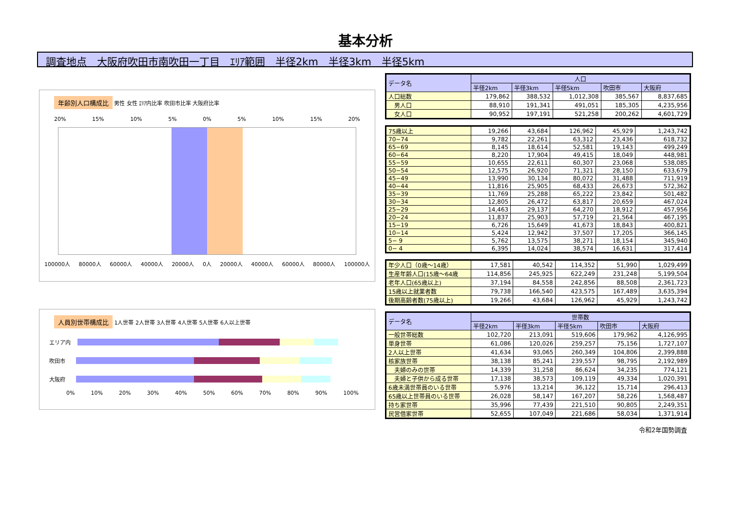基本分析
調査地点　大阪府吹田市南吹田一丁目　ｴﾘｱ範囲　半径2km　半径3km　半径5km
年齢別人口構成比 男性 女性 ｴﾘｱ内比率 吹田市比率 大阪府比率
20% 15% 10% 5% 0% 5% 10% 15% 20%
100000人 80000人 60000人 40000人 20000人 0人 20000人 40000人 60000人 80000人 100000人
人員別世帯構成比 1人世帯 2人世帯 3人世帯 4人世帯 5人世帯 6人以上世帯
エリア内
吹田市
大阪府
0% 10% 20% 30% 40% 50% 60% 70% 80% 90% 100%
| データ名 | 人口 | | | | |
| --- | --- | --- | --- | --- | --- |
| | 半径2km | 半径3km | 半径5km | 吹田市 | 大阪府 |
| 人口総数 | 179,862 | 388,532 | 1,012,308 | 385,567 | 8,837,685 |
| 男人口 | 88,910 | 191,341 | 491,051 | 185,305 | 4,235,956 |
| 女人口 | 90,952 | 197,191 | 521,258 | 200,262 | 4,601,729 |
| 75歳以上 | 19,266 | 43,684 | 126,962 | 45,929 | 1,243,742 |
| 70−74 | 9,782 | 22,261 | 63,312 | 23,436 | 618,732 |
| 65−69 | 8,145 | 18,614 | 52,581 | 19,143 | 499,249 |
| 60−64 | 8,220 | 17,904 | 49,415 | 18,049 | 448,981 |
| 55−59 | 10,655 | 22,611 | 60,307 | 23,068 | 538,085 |
| 50−54 | 12,575 | 26,920 | 71,321 | 28,150 | 633,679 |
| 45−49 | 13,990 | 30,134 | 80,072 | 31,488 | 711,919 |
| 40−44 | 11,816 | 25,905 | 68,433 | 26,673 | 572,362 |
| 35−39 | 11,769 | 25,288 | 65,222 | 23,842 | 501,482 |
| 30−34 | 12,805 | 26,472 | 63,817 | 20,659 | 467,024 |
| 25−29 | 14,463 | 29,137 | 64,270 | 18,912 | 457,956 |
| 20−24 | 11,837 | 25,903 | 57,719 | 21,564 | 467,195 |
| 15−19 | 6,726 | 15,649 | 41,673 | 18,843 | 400,821 |
| 10−14 | 5,424 | 12,942 | 37,507 | 17,205 | 366,145 |
| 5− 9 | 5,762 | 13,575 | 38,271 | 18,154 | 345,940 |
| 0− 4 | 6,395 | 14,024 | 38,574 | 16,631 | 317,414 |
| 年少人口（0歳〜14歳） | 17,581 | 40,542 | 114,352 | 51,990 | 1,029,499 |
| 生産年齢人口(15歳〜64歳 | 114,856 | 245,925 | 622,249 | 231,248 | 5,199,504 |
| 老年人口(65歳以上) | 37,194 | 84,558 | 242,856 | 88,508 | 2,361,723 |
| 15歳以上就業者数 | 79,738 | 166,540 | 423,575 | 167,489 | 3,635,394 |
| 後期高齢者数(75歳以上) | 19,266 | 43,684 | 126,962 | 45,929 | 1,243,742 |
| データ名 | 世帯数 | | | | |
| --- | --- | --- | --- | --- | --- |
| | 半径2km | 半径3km | 半径5km | 吹田市 | 大阪府 |
| 一般世帯総数 | 102,720 | 213,091 | 519,606 | 179,962 | 4,126,995 |
| 単身世帯 | 61,086 | 120,026 | 259,257 | 75,156 | 1,727,107 |
| 2人以上世帯 | 41,634 | 93,065 | 260,349 | 104,806 | 2,399,888 |
| 核家族世帯 | 38,138 | 85,241 | 239,557 | 98,795 | 2,192,989 |
| 夫婦のみの世帯 | 14,339 | 31,258 | 86,624 | 34,235 | 774,121 |
| 夫婦と子供から成る世帯 | 17,138 | 38,573 | 109,119 | 49,334 | 1,020,391 |
| 6歳未満世帯員のいる世帯 | 5,976 | 13,214 | 36,122 | 15,714 | 296,413 |
| 65歳以上世帯員のいる世帯 | 26,028 | 58,147 | 167,207 | 58,226 | 1,568,487 |
| 持ち家世帯 | 35,996 | 77,439 | 221,510 | 90,805 | 2,249,351 |
| 民営借家世帯 | 52,655 | 107,049 | 221,686 | 58,034 | 1,371,914 |
令和2年国勢調査